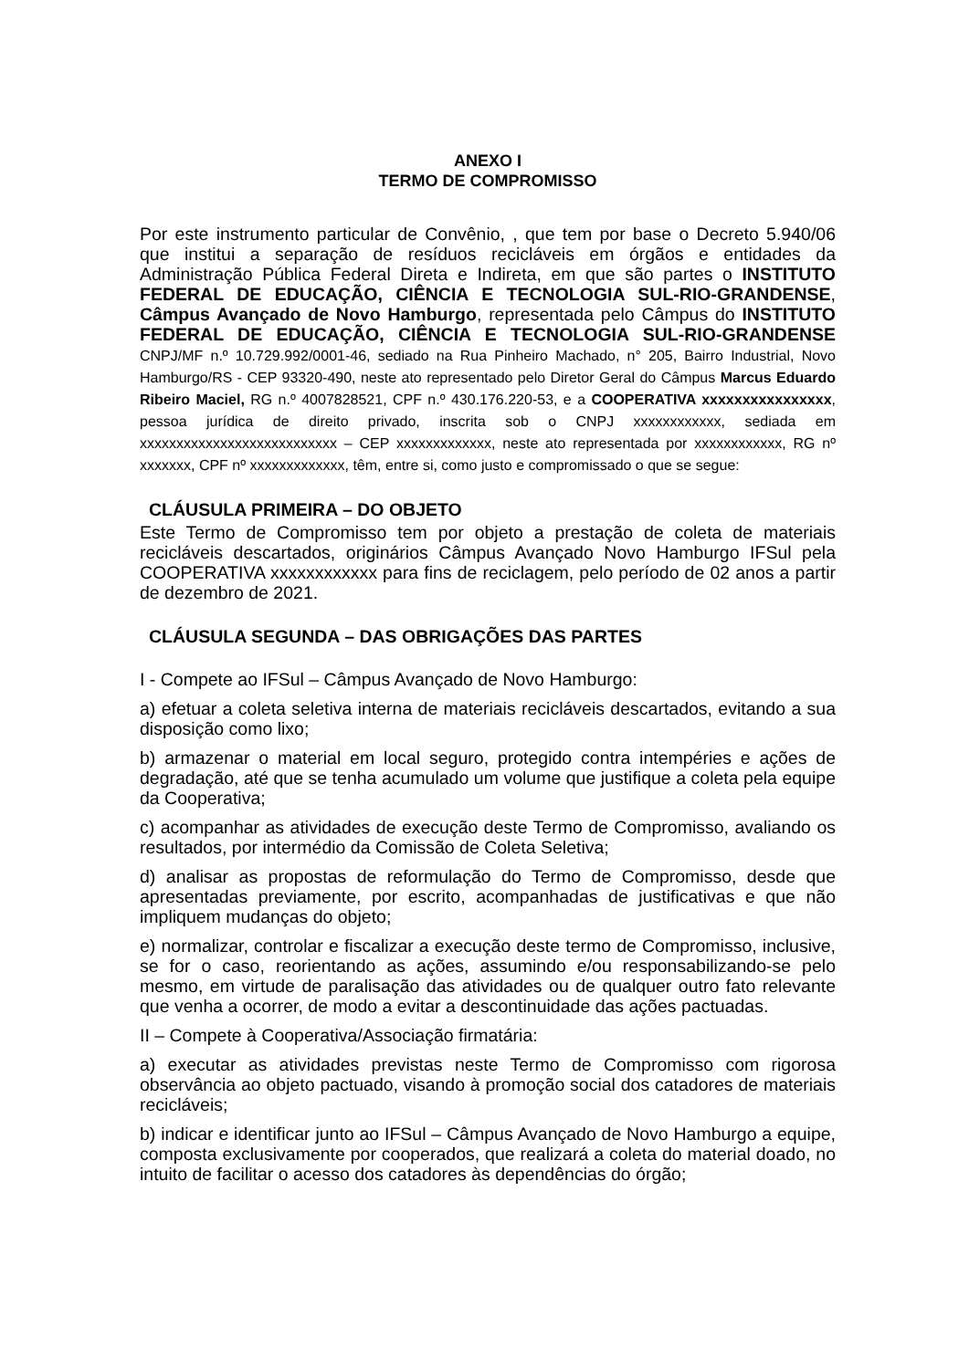ANEXO I
TERMO DE COMPROMISSO
Por este instrumento particular de Convênio, , que tem por base o Decreto 5.940/06 que institui a separação de resíduos recicláveis em órgãos e entidades da Administração Pública Federal Direta e Indireta, em que são partes o INSTITUTO FEDERAL DE EDUCAÇÃO, CIÊNCIA E TECNOLOGIA SUL-RIO-GRANDENSE, Câmpus Avançado de Novo Hamburgo, representada pelo Câmpus do INSTITUTO FEDERAL DE EDUCAÇÃO, CIÊNCIA E TECNOLOGIA SUL-RIO-GRANDENSE CNPJ/MF n.º 10.729.992/0001-46, sediado na Rua Pinheiro Machado, n° 205, Bairro Industrial, Novo Hamburgo/RS - CEP 93320-490, neste ato representado pelo Diretor Geral do Câmpus Marcus Eduardo Ribeiro Maciel, RG n.º 4007828521, CPF n.º 430.176.220-53, e a COOPERATIVA xxxxxxxxxxxxxxxx, pessoa jurídica de direito privado, inscrita sob o CNPJ xxxxxxxxxxxx, sediada em xxxxxxxxxxxxxxxxxxxxxxxxxxx – CEP xxxxxxxxxxxxx, neste ato representada por xxxxxxxxxxxx, RG nº xxxxxxx, CPF nº xxxxxxxxxxxxx, têm, entre si, como justo e compromissado o que se segue:
CLÁUSULA PRIMEIRA – DO OBJETO
Este Termo de Compromisso tem por objeto a prestação de coleta de materiais recicláveis descartados, originários Câmpus Avançado Novo Hamburgo IFSul pela COOPERATIVA xxxxxxxxxxxx para fins de reciclagem, pelo período de 02 anos a partir de dezembro de 2021.
CLÁUSULA SEGUNDA – DAS OBRIGAÇÕES DAS PARTES
I - Compete ao IFSul – Câmpus Avançado de Novo Hamburgo:
a) efetuar a coleta seletiva interna de materiais recicláveis descartados, evitando a sua disposição como lixo;
b) armazenar o material em local seguro, protegido contra intempéries e ações de degradação, até que se tenha acumulado um volume que justifique a coleta pela equipe da Cooperativa;
c) acompanhar as atividades de execução deste Termo de Compromisso, avaliando os resultados, por intermédio da Comissão de Coleta Seletiva;
d) analisar as propostas de reformulação do Termo de Compromisso, desde que apresentadas previamente, por escrito, acompanhadas de justificativas e que não impliquem mudanças do objeto;
e) normalizar, controlar e fiscalizar a execução deste termo de Compromisso, inclusive, se for o caso, reorientando as ações, assumindo e/ou responsabilizando-se pelo mesmo, em virtude de paralisação das atividades ou de qualquer outro fato relevante que venha a ocorrer, de modo a evitar a descontinuidade das ações pactuadas.
II – Compete à Cooperativa/Associação firmatária:
a) executar as atividades previstas neste Termo de Compromisso com rigorosa observância ao objeto pactuado, visando à promoção social dos catadores de materiais recicláveis;
b) indicar e identificar junto ao IFSul – Câmpus Avançado de Novo Hamburgo a equipe, composta exclusivamente por cooperados, que realizará a coleta do material doado, no intuito de facilitar o acesso dos catadores às dependências do órgão;